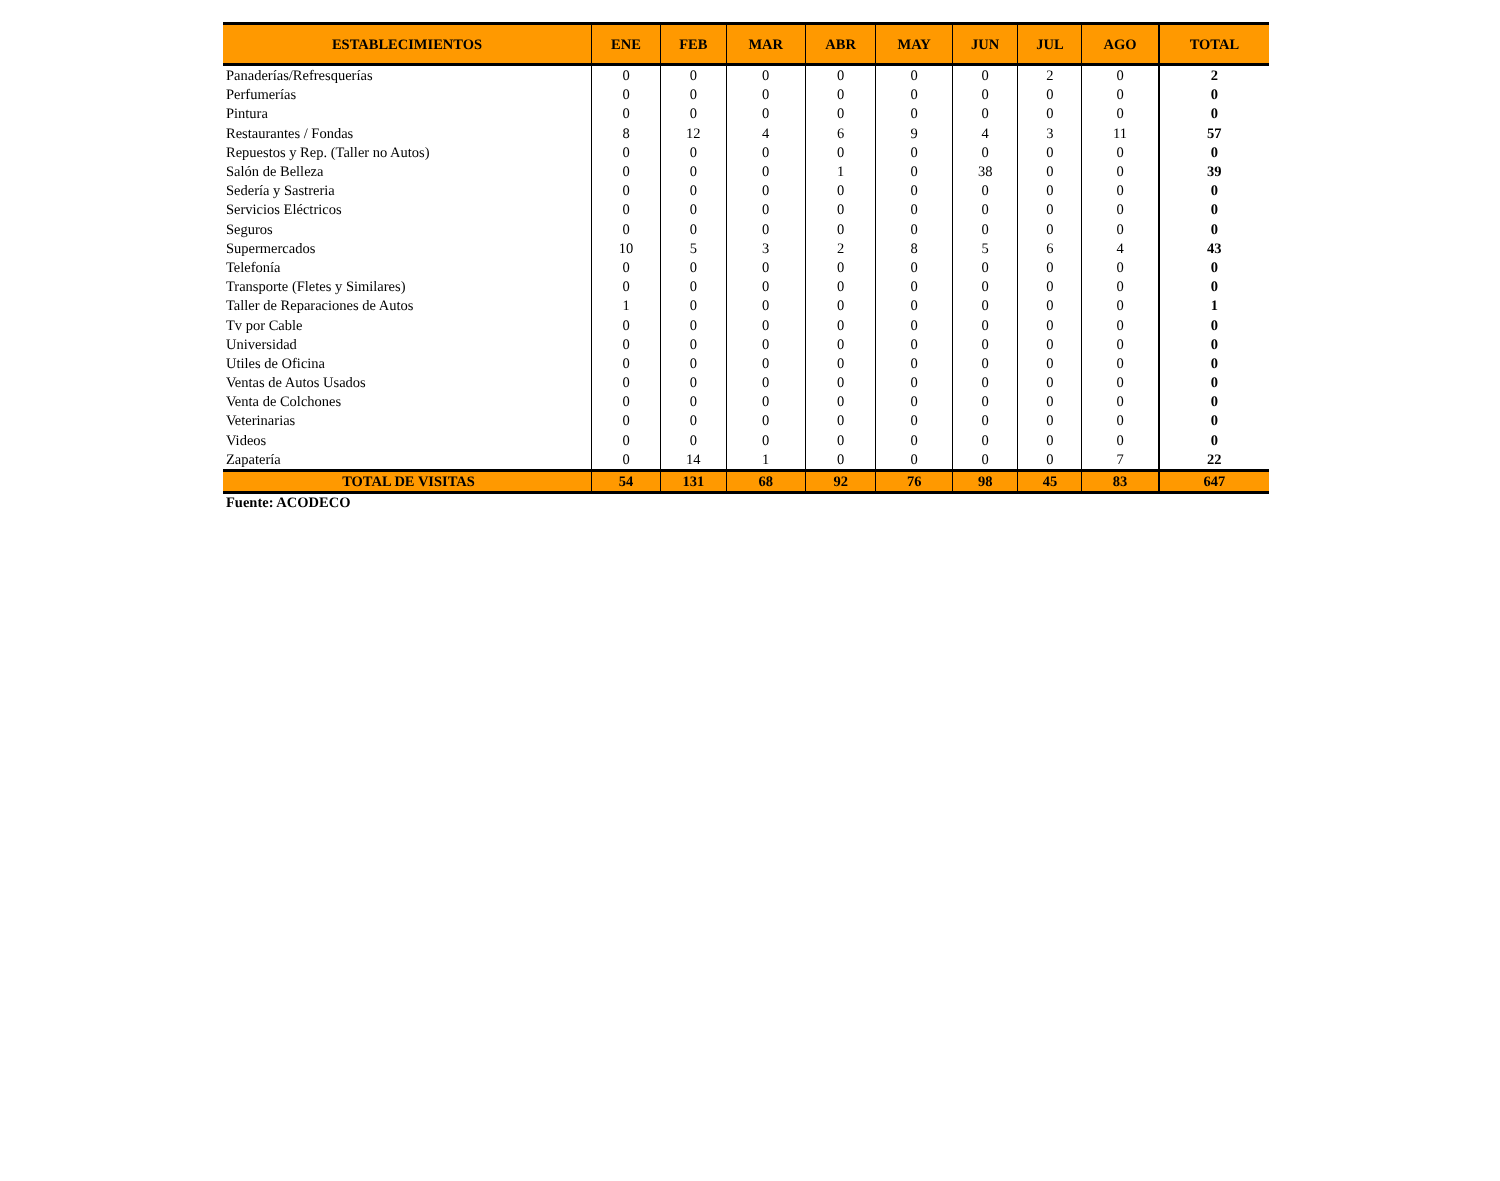| ESTABLECIMIENTOS | ENE | FEB | MAR | ABR | MAY | JUN | JUL | AGO | TOTAL |
| --- | --- | --- | --- | --- | --- | --- | --- | --- | --- |
| Panaderías/Refresquerías | 0 | 0 | 0 | 0 | 0 | 0 | 2 | 0 | 2 |
| Perfumerías | 0 | 0 | 0 | 0 | 0 | 0 | 0 | 0 | 0 |
| Pintura | 0 | 0 | 0 | 0 | 0 | 0 | 0 | 0 | 0 |
| Restaurantes / Fondas | 8 | 12 | 4 | 6 | 9 | 4 | 3 | 11 | 57 |
| Repuestos y Rep. (Taller no Autos) | 0 | 0 | 0 | 0 | 0 | 0 | 0 | 0 | 0 |
| Salón de Belleza | 0 | 0 | 0 | 1 | 0 | 38 | 0 | 0 | 39 |
| Sedería y Sastreria | 0 | 0 | 0 | 0 | 0 | 0 | 0 | 0 | 0 |
| Servicios Eléctricos | 0 | 0 | 0 | 0 | 0 | 0 | 0 | 0 | 0 |
| Seguros | 0 | 0 | 0 | 0 | 0 | 0 | 0 | 0 | 0 |
| Supermercados | 10 | 5 | 3 | 2 | 8 | 5 | 6 | 4 | 43 |
| Telefonía | 0 | 0 | 0 | 0 | 0 | 0 | 0 | 0 | 0 |
| Transporte (Fletes y Similares) | 0 | 0 | 0 | 0 | 0 | 0 | 0 | 0 | 0 |
| Taller de Reparaciones de Autos | 1 | 0 | 0 | 0 | 0 | 0 | 0 | 0 | 1 |
| Tv por Cable | 0 | 0 | 0 | 0 | 0 | 0 | 0 | 0 | 0 |
| Universidad | 0 | 0 | 0 | 0 | 0 | 0 | 0 | 0 | 0 |
| Utiles de Oficina | 0 | 0 | 0 | 0 | 0 | 0 | 0 | 0 | 0 |
| Ventas de Autos Usados | 0 | 0 | 0 | 0 | 0 | 0 | 0 | 0 | 0 |
| Venta de Colchones | 0 | 0 | 0 | 0 | 0 | 0 | 0 | 0 | 0 |
| Veterinarias | 0 | 0 | 0 | 0 | 0 | 0 | 0 | 0 | 0 |
| Videos | 0 | 0 | 0 | 0 | 0 | 0 | 0 | 0 | 0 |
| Zapatería | 0 | 14 | 1 | 0 | 0 | 0 | 0 | 7 | 22 |
| TOTAL DE VISITAS | 54 | 131 | 68 | 92 | 76 | 98 | 45 | 83 | 647 |
Fuente: ACODECO